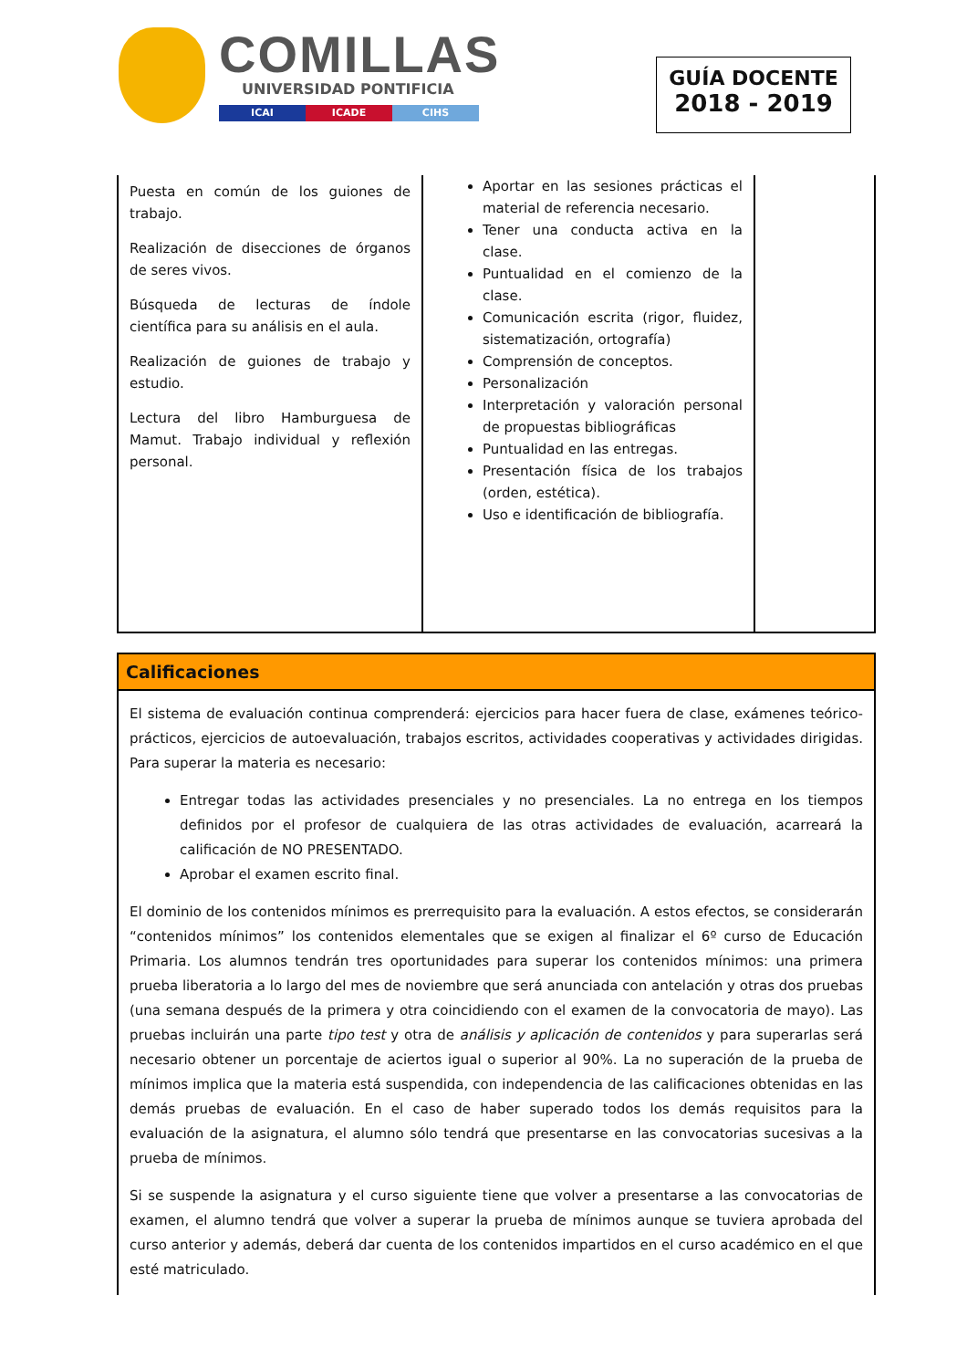COMILLAS
UNIVERSIDAD PONTIFICIA
ICAI ICADE CIHS
GUÍA DOCENTE
2018 - 2019
| Puesta en común de los guiones de trabajo. Realización de disecciones de órganos de seres vivos. Búsqueda de lecturas de índole científica para su análisis en el aula. Realización de guiones de trabajo y estudio. Lectura del libro Hamburguesa de Mamut. Trabajo individual y reflexión personal. | Aportar en las sesiones prácticas el material de referencia necesario. Tener una conducta activa en la clase. Puntualidad en el comienzo de la clase. Comunicación escrita (rigor, fluidez, sistematización, ortografía) Comprensión de conceptos. Personalización Interpretación y valoración personal de propuestas bibliográficas Puntualidad en las entregas. Presentación física de los trabajos (orden, estética). Uso e identificación de bibliografía. | |
Calificaciones
El sistema de evaluación continua comprenderá: ejercicios para hacer fuera de clase, exámenes teórico-prácticos, ejercicios de autoevaluación, trabajos escritos, actividades cooperativas y actividades dirigidas. Para superar la materia es necesario:
Entregar todas las actividades presenciales y no presenciales. La no entrega en los tiempos definidos por el profesor de cualquiera de las otras actividades de evaluación, acarreará la calificación de NO PRESENTADO.
Aprobar el examen escrito final.
El dominio de los contenidos mínimos es prerrequisito para la evaluación. A estos efectos, se considerarán “contenidos mínimos” los contenidos elementales que se exigen al finalizar el 6º curso de Educación Primaria. Los alumnos tendrán tres oportunidades para superar los contenidos mínimos: una primera prueba liberatoria a lo largo del mes de noviembre que será anunciada con antelación y otras dos pruebas (una semana después de la primera y otra coincidiendo con el examen de la convocatoria de mayo). Las pruebas incluirán una parte tipo test y otra de análisis y aplicación de contenidos y para superarlas será necesario obtener un porcentaje de aciertos igual o superior al 90%. La no superación de la prueba de mínimos implica que la materia está suspendida, con independencia de las calificaciones obtenidas en las demás pruebas de evaluación. En el caso de haber superado todos los demás requisitos para la evaluación de la asignatura, el alumno sólo tendrá que presentarse en las convocatorias sucesivas a la prueba de mínimos.
Si se suspende la asignatura y el curso siguiente tiene que volver a presentarse a las convocatorias de examen, el alumno tendrá que volver a superar la prueba de mínimos aunque se tuviera aprobada del curso anterior y además, deberá dar cuenta de los contenidos impartidos en el curso académico en el que esté matriculado.